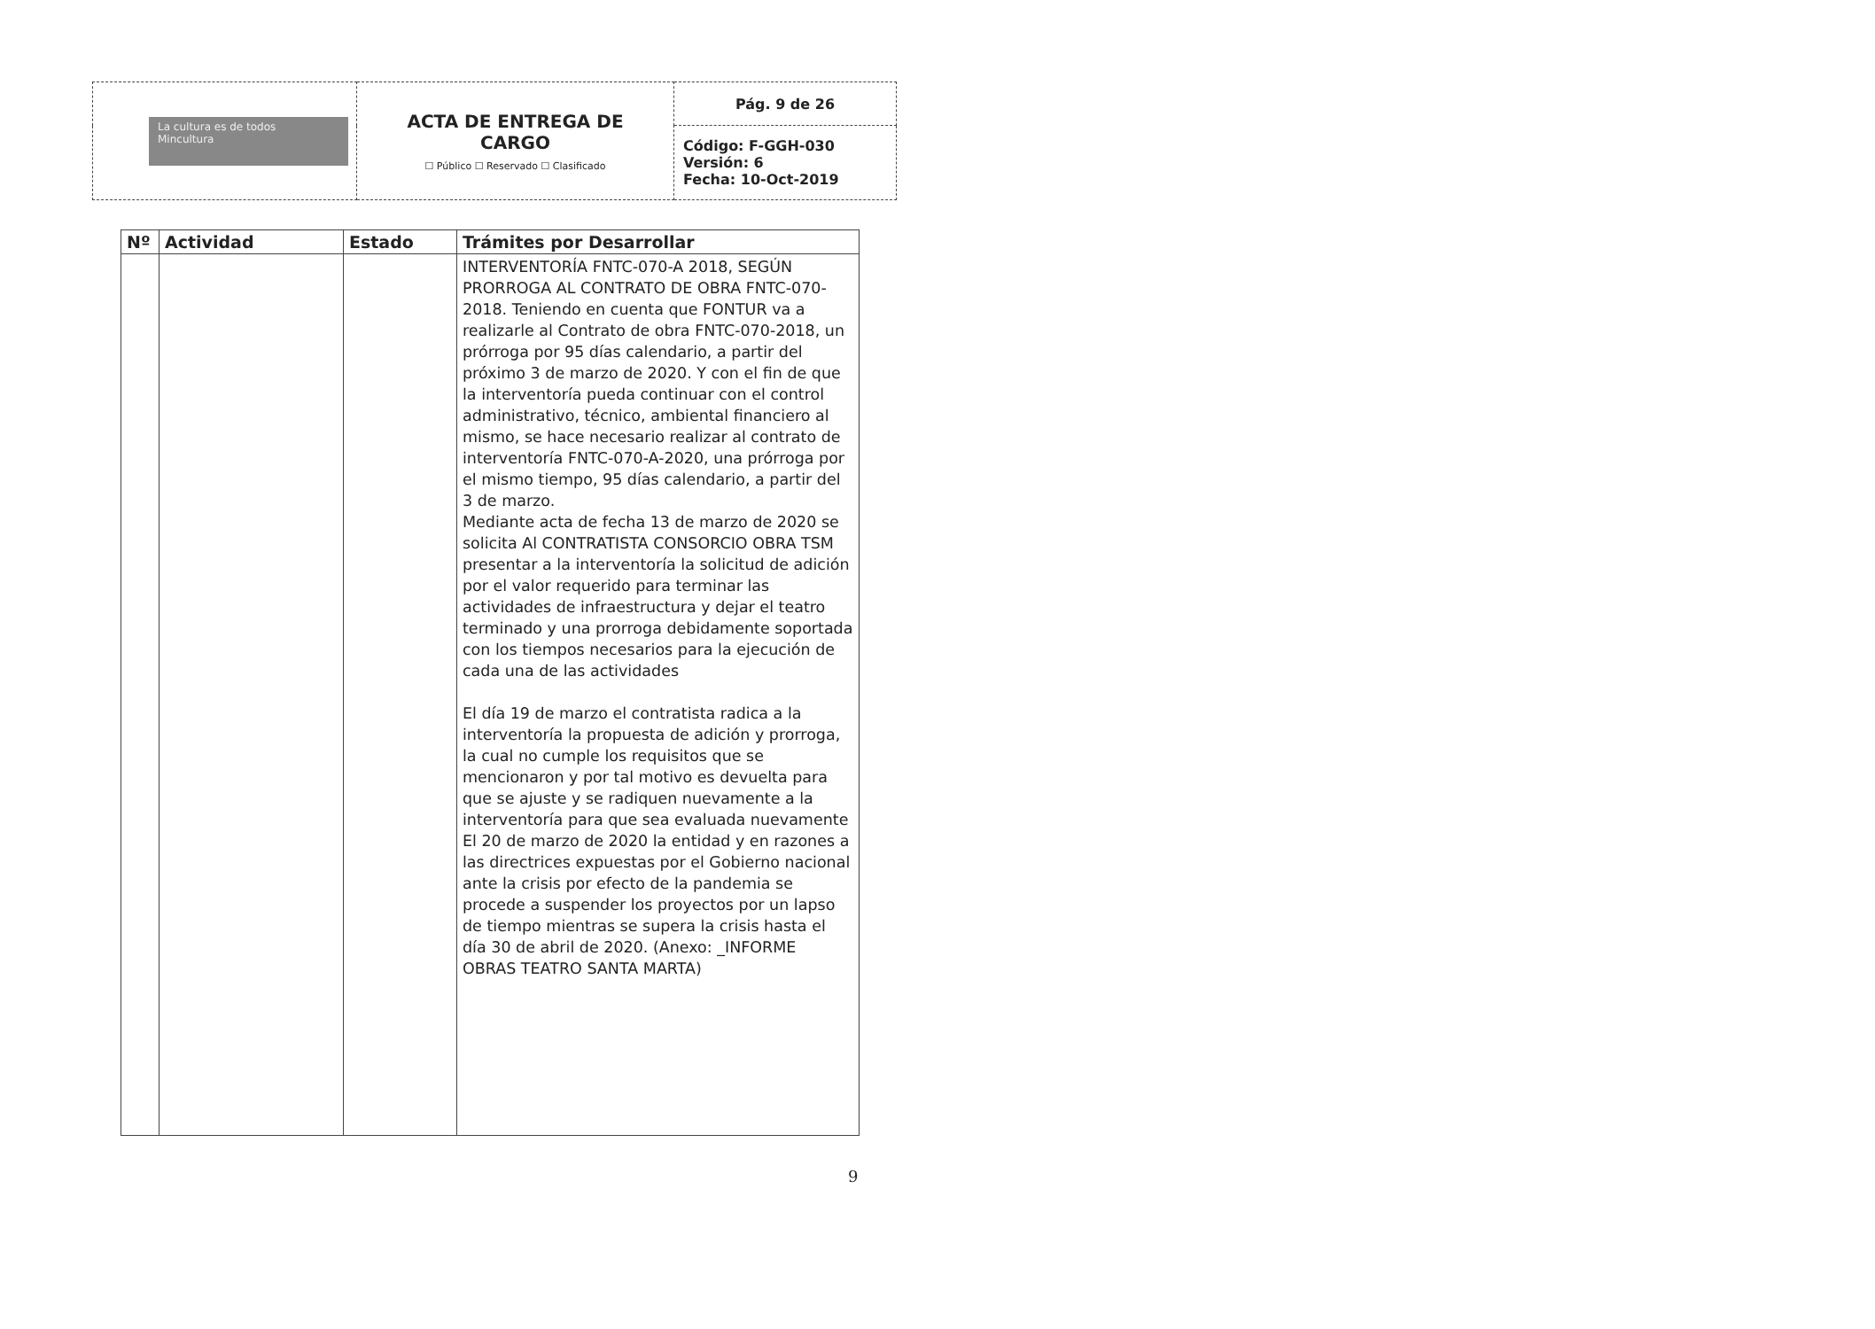| La cultura es de todos Mincultura | ACTA DE ENTREGA DE CARGO ☐ Público ☐ Reservado ☐ Clasificado | Pág. 9 de 26 |
| | | Código: F-GGH-030 Versión: 6 Fecha: 10-Oct-2019 |
| Nº | Actividad | Estado | Trámites por Desarrollar |
| --- | --- | --- | --- |
| | | | INTERVENTORÍA FNTC-070-A 2018, SEGÚN PRORROGA AL CONTRATO DE OBRA FNTC-070-2018. Teniendo en cuenta que FONTUR va a realizarle al Contrato de obra FNTC-070-2018, un prórroga por 95 días calendario, a partir del próximo 3 de marzo de 2020. Y con el fin de que la interventoría pueda continuar con el control administrativo, técnico, ambiental financiero al mismo, se hace necesario realizar al contrato de interventoría FNTC-070-A-2020, una prórroga por el mismo tiempo, 95 días calendario, a partir del 3 de marzo. Mediante acta de fecha 13 de marzo de 2020 se solicita Al CONTRATISTA CONSORCIO OBRA TSM presentar a la interventoría la solicitud de adición por el valor requerido para terminar las actividades de infraestructura y dejar el teatro terminado y una prorroga debidamente soportada con los tiempos necesarios para la ejecución de cada una de las actividades El día 19 de marzo el contratista radica a la interventoría la propuesta de adición y prorroga, la cual no cumple los requisitos que se mencionaron y por tal motivo es devuelta para que se ajuste y se radiquen nuevamente a la interventoría para que sea evaluada nuevamente El 20 de marzo de 2020 la entidad y en razones a las directrices expuestas por el Gobierno nacional ante la crisis por efecto de la pandemia se procede a suspender los proyectos por un lapso de tiempo mientras se supera la crisis hasta el día 30 de abril de 2020. (Anexo: _INFORME OBRAS TEATRO SANTA MARTA) |
9